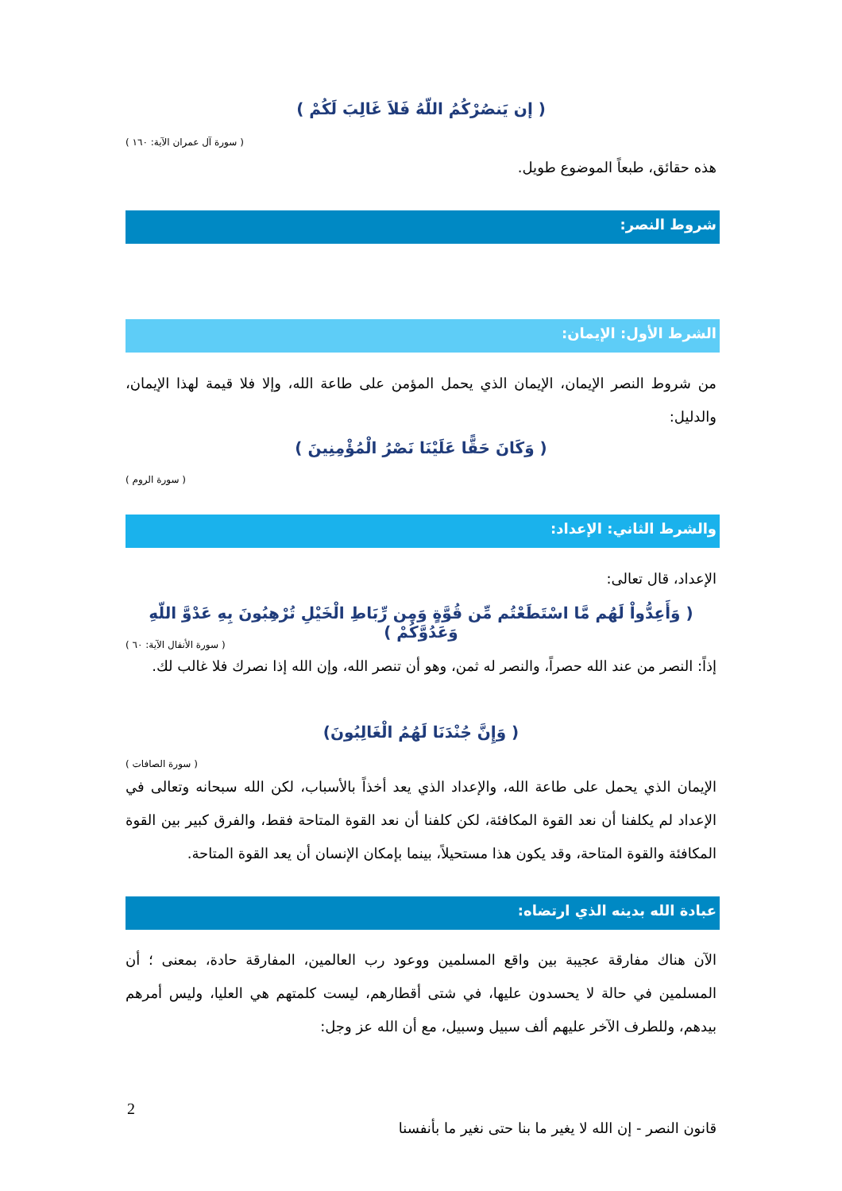( إن يَنصُرْكُمُ اللّهُ فَلاَ غَالِبَ لَكُمْ )
( سورة آل عمران الآية: ١٦٠ )
هذه حقائق، طبعاً الموضوع طويل.
شروط النصر:
الشرط الأول: الإيمان:
من شروط النصر الإيمان، الإيمان الذي يحمل المؤمن على طاعة الله، وإلا فلا قيمة لهذا الإيمان، والدليل:
( وَكَانَ حَقًّا عَلَيْنَا نَصْرُ الْمُؤْمِنِينَ )
( سورة الروم )
والشرط الثاني: الإعداد:
الإعداد، قال تعالى:
( وَأَعِدُّواْ لَهُم مَّا اسْتَطَعْتُم مِّن قُوَّةٍ وَمِن رِّبَاطِ الْخَيْلِ تُرْهِبُونَ بِهِ عَدْوَّ اللّهِ وَعَدُوَّكُمْ )
( سورة الأنفال الآية: ٦٠ )
إذاً: النصر من عند الله حصراً، والنصر له ثمن، وهو أن تنصر الله، وإن الله إذا نصرك فلا غالب لك.
( وَإِنَّ جُنْدَنَا لَهُمُ الْغَالِبُونَ)
( سورة الصافات )
الإيمان الذي يحمل على طاعة الله، والإعداد الذي يعد أخذاً بالأسباب، لكن الله سبحانه وتعالى في الإعداد لم يكلفنا أن نعد القوة المكافئة، لكن كلفنا أن نعد القوة المتاحة فقط، والفرق كبير بين القوة المكافئة والقوة المتاحة، وقد يكون هذا مستحيلاً، بينما بإمكان الإنسان أن يعد القوة المتاحة.
عبادة الله بدينه الذي ارتضاه:
الآن هناك مفارقة عجيبة بين واقع المسلمين ووعود رب العالمين، المفارقة حادة، بمعنى ؛ أن المسلمين في حالة لا يحسدون عليها، في شتى أقطارهم، ليست كلمتهم هي العليا، وليس أمرهم بيدهم، وللطرف الآخر عليهم ألف سبيل وسبيل، مع أن الله عز وجل:
2
قانون النصر - إن الله لا يغير ما بنا حتى نغير ما بأنفسنا